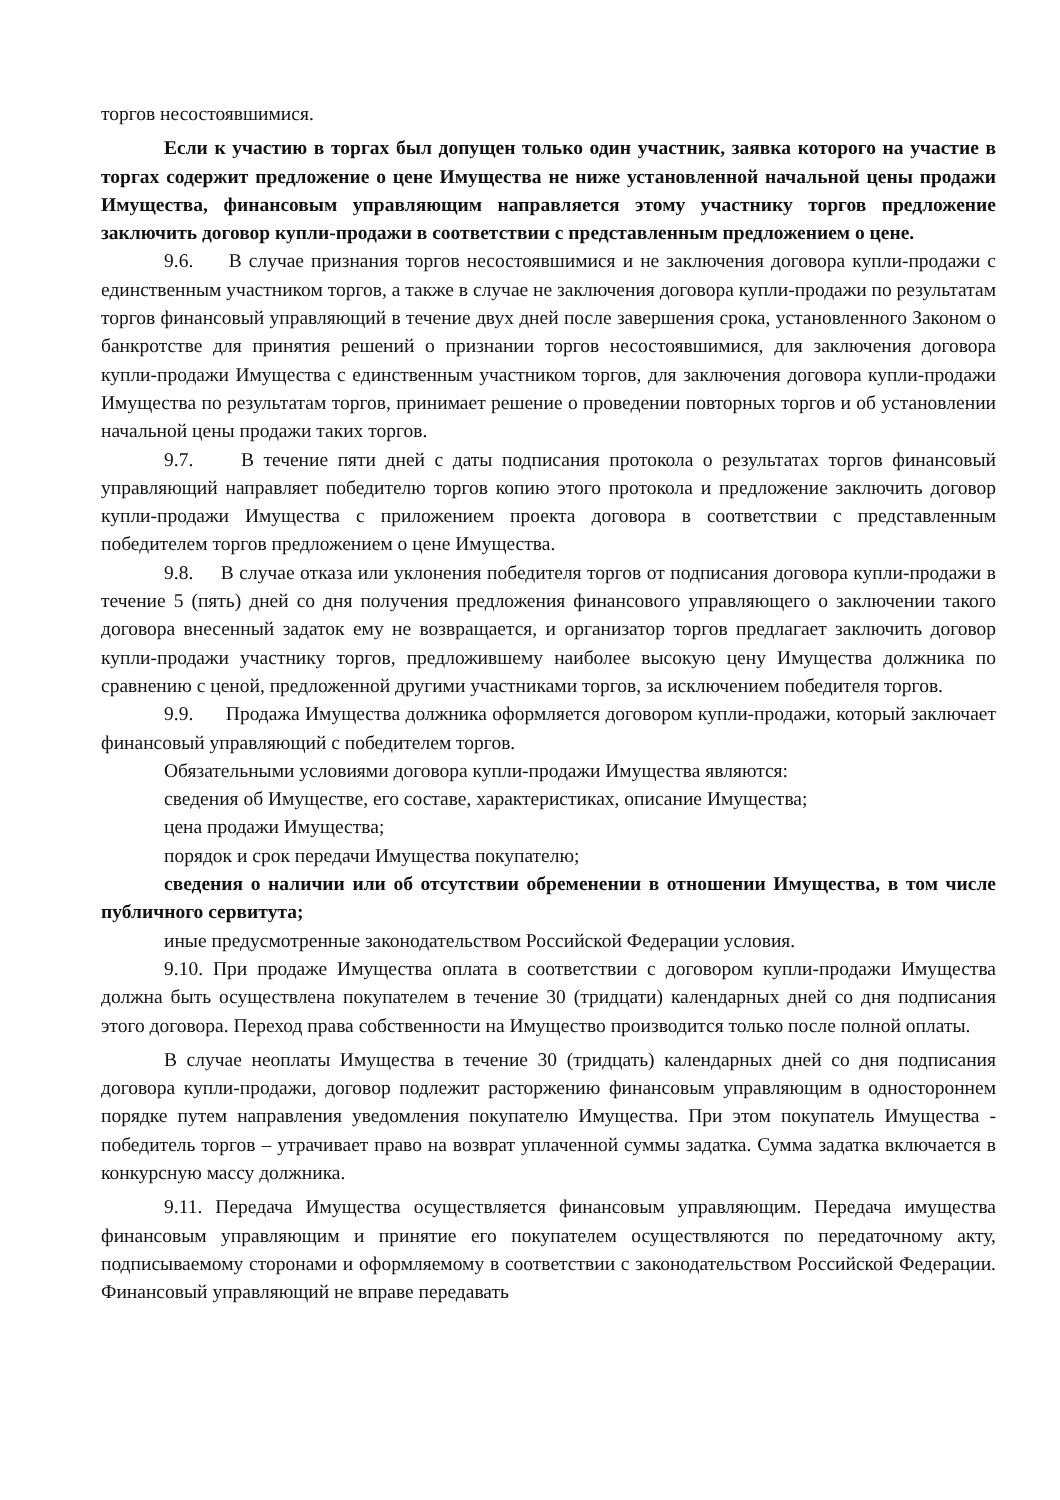торгов несостоявшимися.
Если к участию в торгах был допущен только один участник, заявка которого на участие в торгах содержит предложение о цене Имущества не ниже установленной начальной цены продажи Имущества, финансовым управляющим направляется этому участнику торгов предложение заключить договор купли-продажи в соответствии с представленным предложением о цене.
9.6. В случае признания торгов несостоявшимися и не заключения договора купли-продажи с единственным участником торгов, а также в случае не заключения договора купли-продажи по результатам торгов финансовый управляющий в течение двух дней после завершения срока, установленного Законом о банкротстве для принятия решений о признании торгов несостоявшимися, для заключения договора купли-продажи Имущества с единственным участником торгов, для заключения договора купли-продажи Имущества по результатам торгов, принимает решение о проведении повторных торгов и об установлении начальной цены продажи таких торгов.
9.7. В течение пяти дней с даты подписания протокола о результатах торгов финансовый управляющий направляет победителю торгов копию этого протокола и предложение заключить договор купли-продажи Имущества с приложением проекта договора в соответствии с представленным победителем торгов предложением о цене Имущества.
9.8. В случае отказа или уклонения победителя торгов от подписания договора купли-продажи в течение 5 (пять) дней со дня получения предложения финансового управляющего о заключении такого договора внесенный задаток ему не возвращается, и организатор торгов предлагает заключить договор купли-продажи участнику торгов, предложившему наиболее высокую цену Имущества должника по сравнению с ценой, предложенной другими участниками торгов, за исключением победителя торгов.
9.9. Продажа Имущества должника оформляется договором купли-продажи, который заключает финансовый управляющий с победителем торгов.
Обязательными условиями договора купли-продажи Имущества являются:
сведения об Имуществе, его составе, характеристиках, описание Имущества;
цена продажи Имущества;
порядок и срок передачи Имущества покупателю;
сведения о наличии или об отсутствии обременении в отношении Имущества, в том числе публичного сервитута;
иные предусмотренные законодательством Российской Федерации условия.
9.10. При продаже Имущества оплата в соответствии с договором купли-продажи Имущества должна быть осуществлена покупателем в течение 30 (тридцати) календарных дней со дня подписания этого договора. Переход права собственности на Имущество производится только после полной оплаты.
В случае неоплаты Имущества в течение 30 (тридцать) календарных дней со дня подписания договора купли-продажи, договор подлежит расторжению финансовым управляющим в одностороннем порядке путем направления уведомления покупателю Имущества. При этом покупатель Имущества - победитель торгов – утрачивает право на возврат уплаченной суммы задатка. Сумма задатка включается в конкурсную массу должника.
9.11. Передача Имущества осуществляется финансовым управляющим. Передача имущества финансовым управляющим и принятие его покупателем осуществляются по передаточному акту, подписываемому сторонами и оформляемому в соответствии с законодательством Российской Федерации. Финансовый управляющий не вправе передавать